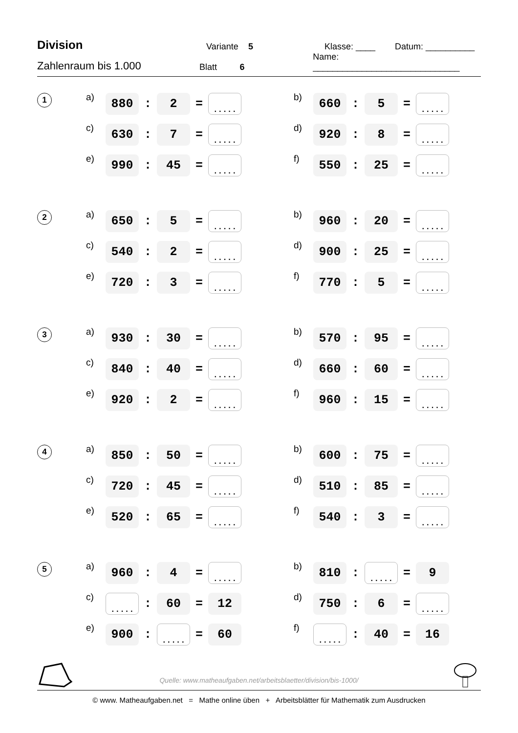Division Variante 5 Klasse: ____ Datum: __________
Zahlenraum bis 1.000 Blatt 6 Name: ______________________________
1 a) 880: 2 =..... b) 660: 5 =.....
c) 630: 7 =..... d) 920: 8 =.....
e) 990: 45 =..... f) 550: 25 =.....
2 a) 650: 5 =..... b) 960: 20 =.....
c) 540: 2 =..... d) 900: 25 =.....
e) 720: 3 =..... f) 770: 5 =.....
3 a) 930: 30 =..... b) 570: 95 =.....
c) 840: 40 =..... d) 660: 60 =.....
e) 920: 2 =..... f) 960: 15 =.....
4 a) 850: 50 =..... b) 600: 75 =.....
c) 720: 45 =..... d) 510: 85 =.....
e) 520: 65 =..... f) 540: 3 =.....
5 a) 960: 4 =..... b) 810:..... = 9
c).....: 60 = 12 d) 750: 6 =.....
e) 900:..... = 60 f).....: 40 = 16
Quelle: www.matheaufgaben.net/arbeitsblaetter/division/bis-1000/
© www. Matheaufgaben.net = Mathe online üben + Arbeitsblätter für Mathematik zum Ausdrucken